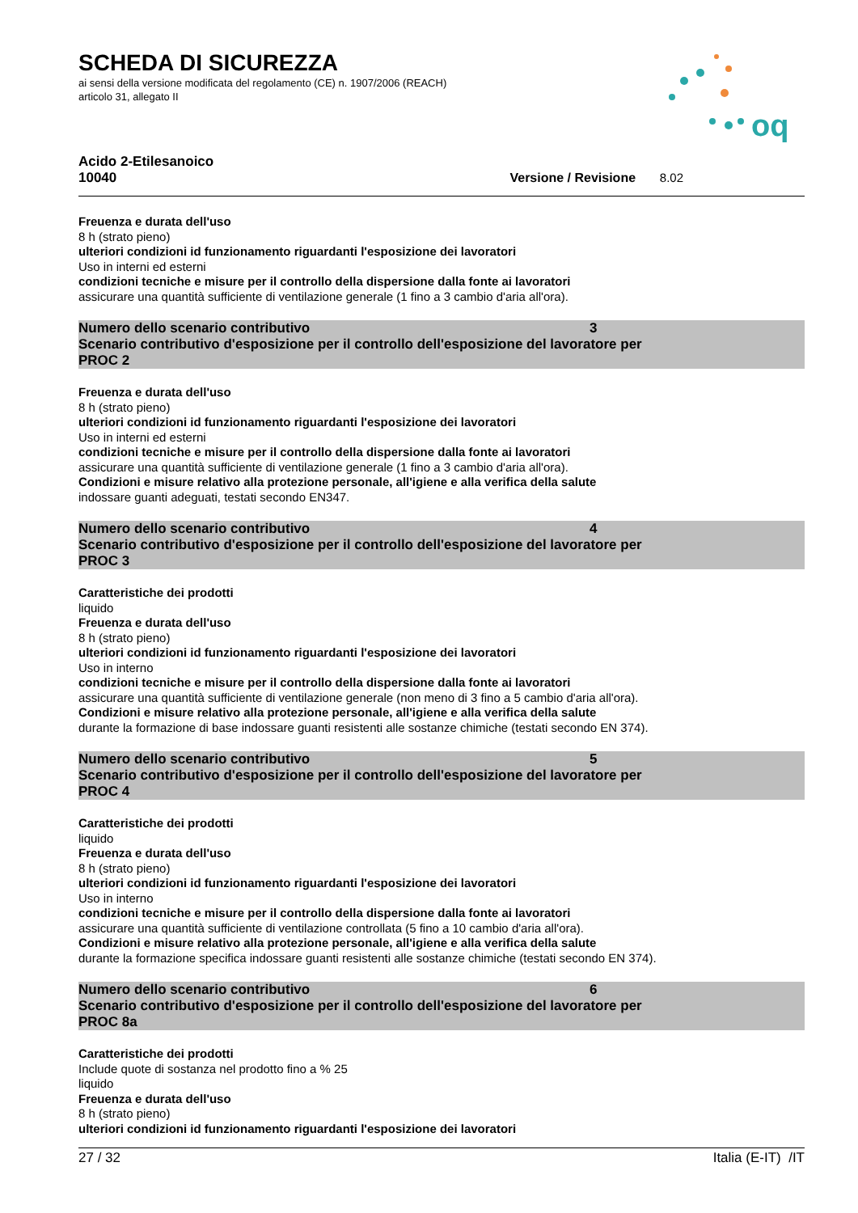oq
SCHEDA DI SICUREZZA
ai sensi della versione modificata del regolamento (CE) n. 1907/2006 (REACH)
articolo 31, allegato II
Acido 2-Etilesanoico
10040 Versione / Revisione 8.02
Freuenza e durata dell'uso
8 h (strato pieno)
ulteriori condizioni id funzionamento riguardanti l'esposizione dei lavoratori
Uso in interni ed esterni
condizioni tecniche e misure per il controllo della dispersione dalla fonte ai lavoratori
assicurare una quantità sufficiente di ventilazione generale (1 fino a 3 cambio d'aria all'ora).
Numero dello scenario contributivo 3
Scenario contributivo d'esposizione per il controllo dell'esposizione del lavoratore per
PROC 2
Freuenza e durata dell'uso
8 h (strato pieno)
ulteriori condizioni id funzionamento riguardanti l'esposizione dei lavoratori
Uso in interni ed esterni
condizioni tecniche e misure per il controllo della dispersione dalla fonte ai lavoratori
assicurare una quantità sufficiente di ventilazione generale (1 fino a 3 cambio d'aria all'ora).
Condizioni e misure relativo alla protezione personale, all'igiene e alla verifica della salute
indossare guanti adeguati, testati secondo EN347.
Numero dello scenario contributivo 4
Scenario contributivo d'esposizione per il controllo dell'esposizione del lavoratore per
PROC 3
Caratteristiche dei prodotti
liquido
Freuenza e durata dell'uso
8 h (strato pieno)
ulteriori condizioni id funzionamento riguardanti l'esposizione dei lavoratori
Uso in interno
condizioni tecniche e misure per il controllo della dispersione dalla fonte ai lavoratori
assicurare una quantità sufficiente di ventilazione generale (non meno di 3 fino a 5 cambio d'aria all'ora).
Condizioni e misure relativo alla protezione personale, all'igiene e alla verifica della salute
durante la formazione di base indossare guanti resistenti alle sostanze chimiche (testati secondo EN 374).
Numero dello scenario contributivo 5
Scenario contributivo d'esposizione per il controllo dell'esposizione del lavoratore per
PROC 4
Caratteristiche dei prodotti
liquido
Freuenza e durata dell'uso
8 h (strato pieno)
ulteriori condizioni id funzionamento riguardanti l'esposizione dei lavoratori
Uso in interno
condizioni tecniche e misure per il controllo della dispersione dalla fonte ai lavoratori
assicurare una quantità sufficiente di ventilazione controllata (5 fino a 10 cambio d'aria all'ora).
Condizioni e misure relativo alla protezione personale, all'igiene e alla verifica della salute
durante la formazione specifica indossare guanti resistenti alle sostanze chimiche (testati secondo EN 374).
Numero dello scenario contributivo 6
Scenario contributivo d'esposizione per il controllo dell'esposizione del lavoratore per
PROC 8a
Caratteristiche dei prodotti
Include quote di sostanza nel prodotto fino a % 25
liquido
Freuenza e durata dell'uso
8 h (strato pieno)
ulteriori condizioni id funzionamento riguardanti l'esposizione dei lavoratori
27 / 32 Italia (E-IT) /IT